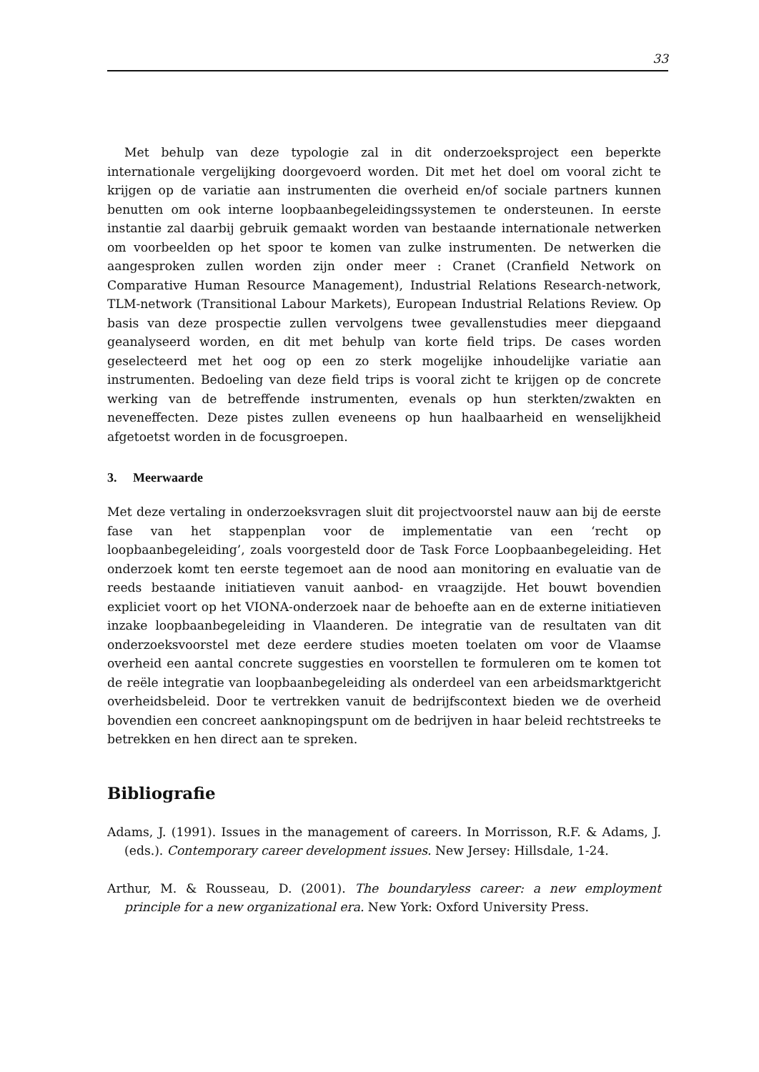33
Met behulp van deze typologie zal in dit onderzoeksproject een beperkte internationale vergelijking doorgevoerd worden. Dit met het doel om vooral zicht te krijgen op de variatie aan instrumenten die overheid en/of sociale partners kunnen benutten om ook interne loopbaanbegeleidingssystemen te ondersteunen. In eerste instantie zal daarbij gebruik gemaakt worden van bestaande internationale netwerken om voorbeelden op het spoor te komen van zulke instrumenten. De netwerken die aangesproken zullen worden zijn onder meer : Cranet (Cranfield Network on Comparative Human Resource Management), Industrial Relations Research-network, TLM-network (Transitional Labour Markets), European Industrial Relations Review. Op basis van deze prospectie zullen vervolgens twee gevallenstudies meer diepgaand geanalyseerd worden, en dit met behulp van korte field trips. De cases worden geselecteerd met het oog op een zo sterk mogelijke inhoudelijke variatie aan instrumenten. Bedoeling van deze field trips is vooral zicht te krijgen op de concrete werking van de betreffende instrumenten, evenals op hun sterkten/zwakten en neveneffecten. Deze pistes zullen eveneens op hun haalbaarheid en wenselijkheid afgetoetst worden in de focusgroepen.
3. Meerwaarde
Met deze vertaling in onderzoeksvragen sluit dit projectvoorstel nauw aan bij de eerste fase van het stappenplan voor de implementatie van een ‘recht op loopbaanbegeleiding’, zoals voorgesteld door de Task Force Loopbaanbegeleiding. Het onderzoek komt ten eerste tegemoet aan de nood aan monitoring en evaluatie van de reeds bestaande initiatieven vanuit aanbod- en vraagzijde. Het bouwt bovendien expliciet voort op het VIONA-onderzoek naar de behoefte aan en de externe initiatieven inzake loopbaanbegeleiding in Vlaanderen. De integratie van de resultaten van dit onderzoeksvoorstel met deze eerdere studies moeten toelaten om voor de Vlaamse overheid een aantal concrete suggesties en voorstellen te formuleren om te komen tot de reële integratie van loopbaanbegeleiding als onderdeel van een arbeidsmarktgericht overheidsbeleid. Door te vertrekken vanuit de bedrijfscontext bieden we de overheid bovendien een concreet aanknopingspunt om de bedrijven in haar beleid rechtstreeks te betrekken en hen direct aan te spreken.
Bibliografie
Adams, J. (1991). Issues in the management of careers. In Morrisson, R.F. & Adams, J. (eds.). Contemporary career development issues. New Jersey: Hillsdale, 1-24.
Arthur, M. & Rousseau, D. (2001). The boundaryless career: a new employment principle for a new organizational era. New York: Oxford University Press.